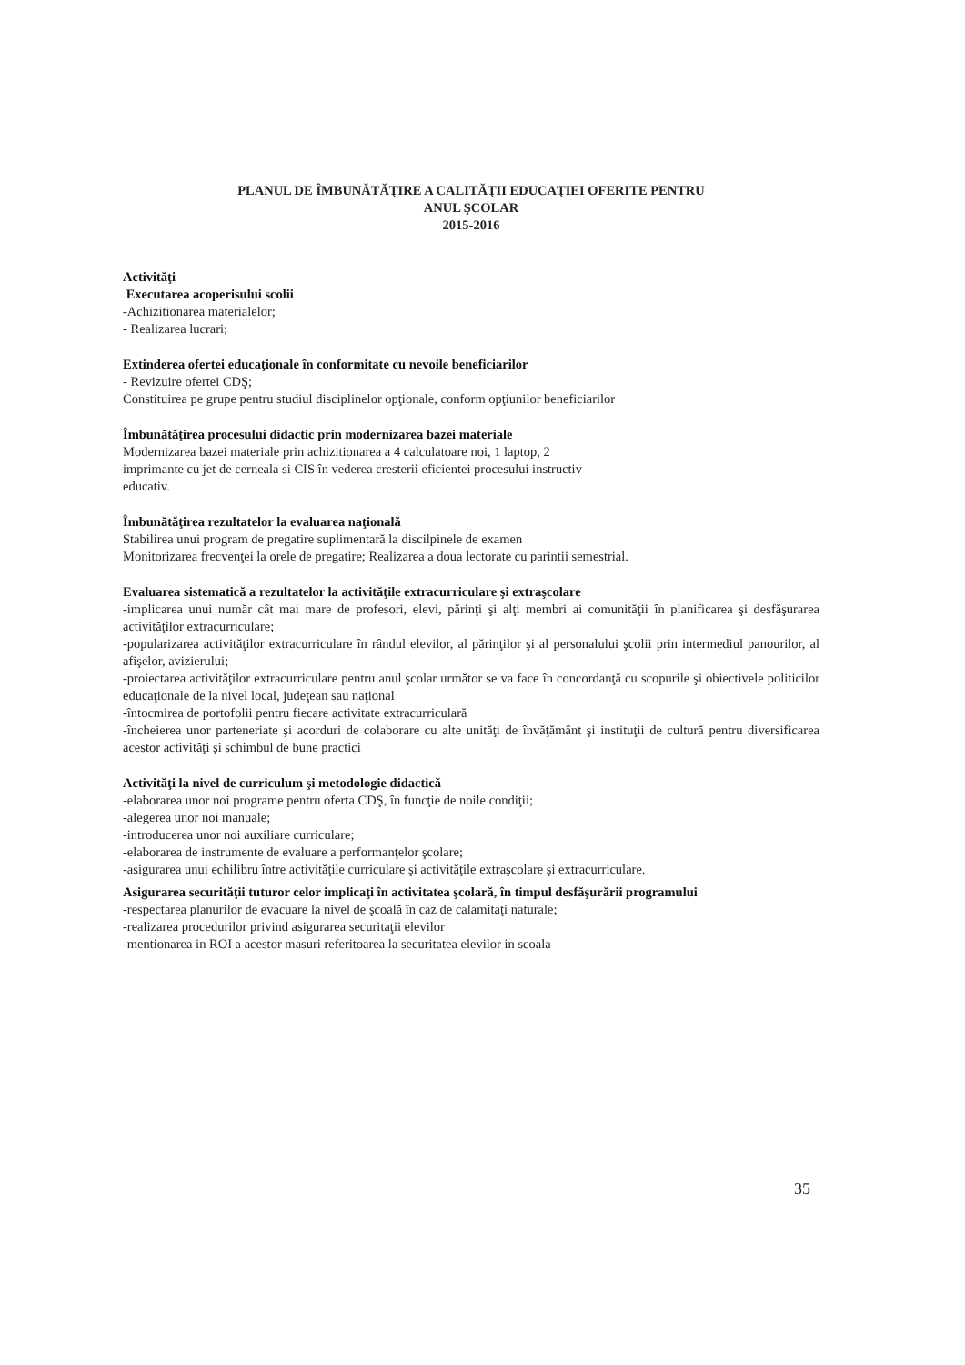PLANUL DE ÎMBUNĂTĂŢIRE A CALITĂŢII EDUCAŢIEI OFERITE PENTRU
ANUL ŞCOLAR
2015-2016
Activităţi
Executarea acoperisului scolii
-Achizitionarea materialelor;
- Realizarea lucrari;
Extinderea ofertei educaţionale în conformitate cu nevoile beneficiarilor
- Revizuire ofertei CDŞ;
Constituirea pe grupe pentru studiul disciplinelor opţionale, conform opţiunilor beneficiarilor
Îmbunătăţirea procesului didactic prin modernizarea bazei materiale
Modernizarea bazei materiale prin achizitionarea a 4 calculatoare noi, 1 laptop, 2
imprimante cu jet de cerneala si CIS în vederea cresterii eficientei procesului instructiv
educativ.
Îmbunătăţirea rezultatelor la evaluarea naţională
Stabilirea unui program de pregatire suplimentară la discilpinele de examen
Monitorizarea frecvenţei la orele de pregatire; Realizarea a doua lectorate cu parintii semestrial.
Evaluarea sistematică a rezultatelor la activităţile extracurriculare şi extraşcolare
-implicarea unui număr cât mai mare de profesori, elevi, părinţi şi alţi membri ai comunităţii în planificarea şi desfăşurarea activităţilor extracurriculare;
-popularizarea activităţilor extracurriculare în rândul elevilor, al părinţilor şi al personalului şcolii prin intermediul panourilor, al afişelor, avizierului;
-proiectarea activităţilor extracurriculare pentru anul şcolar următor se va face în concordanţă cu scopurile şi obiectivele politicilor educaţionale de la nivel local, judeţean sau naţional
-întocmirea de portofolii pentru fiecare activitate extracurriculară
-încheierea unor parteneriate şi acorduri de colaborare cu alte unităţi de învăţământ şi instituţii de cultură pentru diversificarea acestor activităţi şi schimbul de bune practici
Activităţi la nivel de curriculum şi metodologie didactică
-elaborarea unor noi programe pentru oferta CDŞ, în funcţie de noile condiţii;
-alegerea unor noi manuale;
-introducerea unor noi auxiliare curriculare;
-elaborarea de instrumente de evaluare a performanţelor şcolare;
-asigurarea unui echilibru între activităţile curriculare şi activităţile extraşcolare şi extracurriculare.
Asigurarea securităţii tuturor celor implicaţi în activitatea şcolară, în timpul desfăşurării programului
-respectarea planurilor de evacuare la nivel de şcoală în caz de calamitaţi naturale;
-realizarea procedurilor privind asigurarea securitaţii elevilor
-mentionarea in ROI a acestor masuri referitoarea la securitatea elevilor in scoala
35